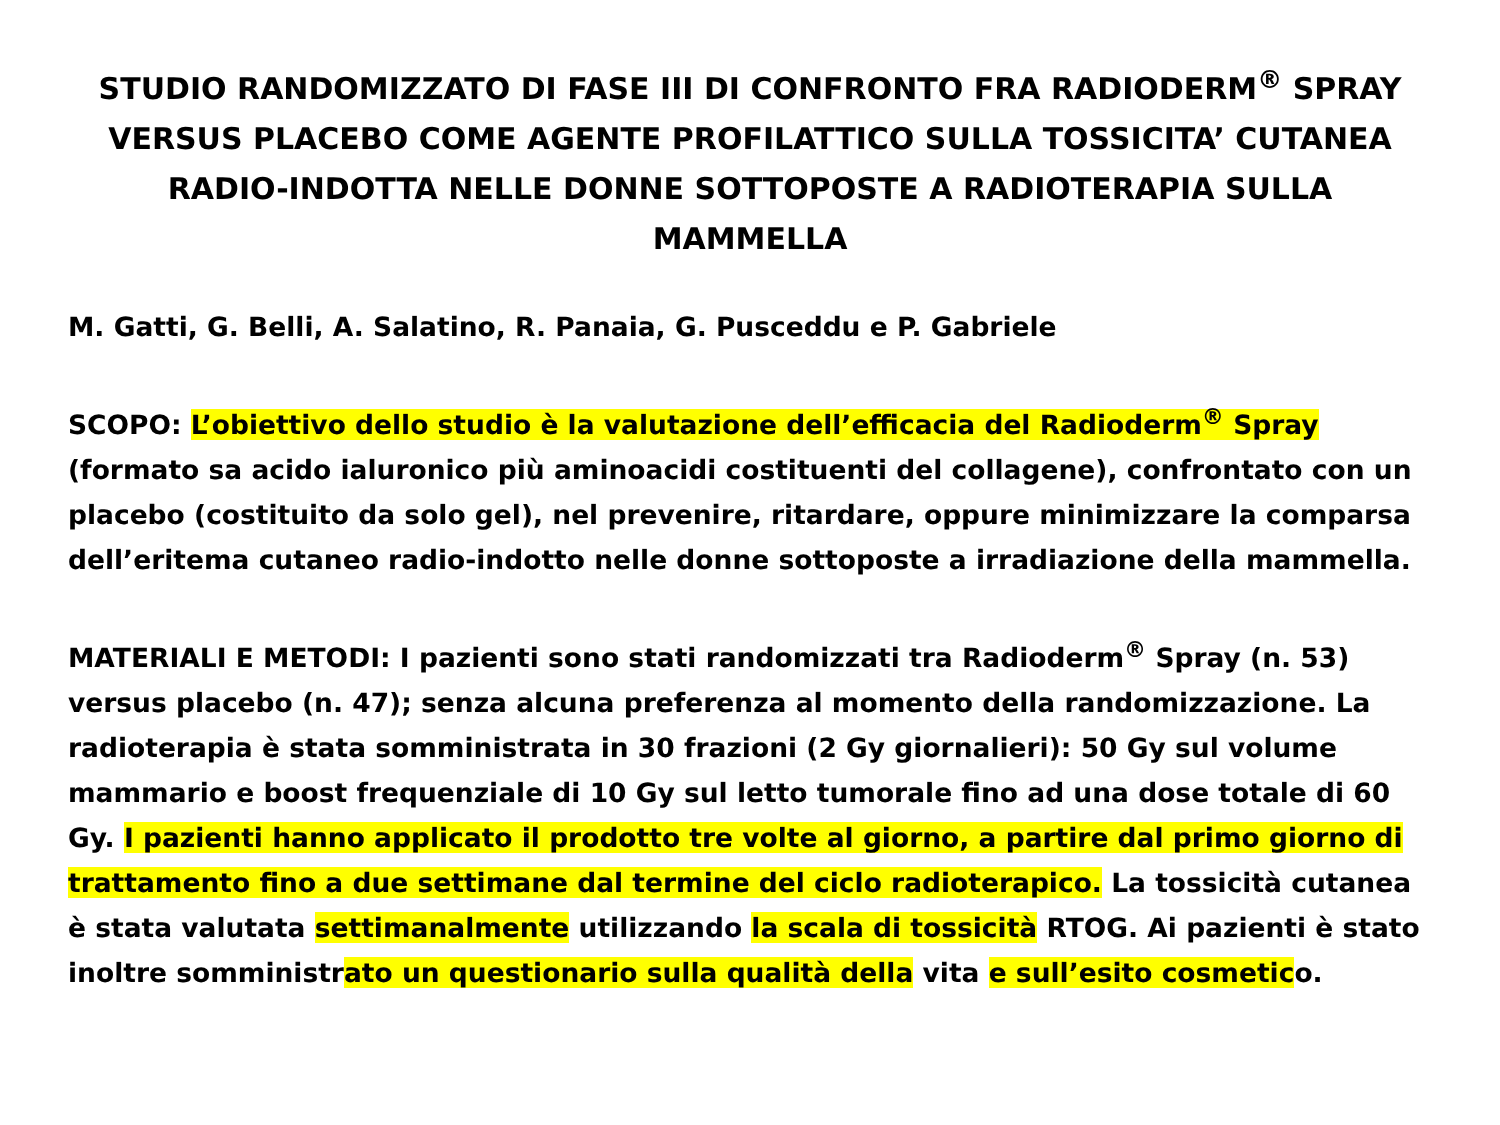STUDIO RANDOMIZZATO DI FASE III DI CONFRONTO FRA RADIODERM<sup>®</sup> SPRAY VERSUS PLACEBO COME AGENTE PROFILATTICO SULLA TOSSICITA’ CUTANEA RADIO-INDOTTA NELLE DONNE SOTTOPOSTE A RADIOTERAPIA SULLA MAMMELLA
M. Gatti, G. Belli, A. Salatino, R. Panaia, G. Pusceddu e P. Gabriele
SCOPO: L’obiettivo dello studio è la valutazione dell’efficacia del Radioderm<sup>®</sup> Spray (formato sa acido ialuronico più aminoacidi costituenti del collagene), confrontato con un placebo (costituito da solo gel), nel prevenire, ritardare, oppure minimizzare la comparsa dell’eritema cutaneo radio-indotto nelle donne sottoposte a irradiazione della mammella.
MATERIALI E METODI: I pazienti sono stati randomizzati tra Radioderm<sup>®</sup> Spray (n. 53) versus placebo (n. 47); senza alcuna preferenza al momento della randomizzazione. La radioterapia è stata somministrata in 30 frazioni (2 Gy giornalieri): 50 Gy sul volume mammario e boost frequenziale di 10 Gy sul letto tumorale fino ad una dose totale di 60 Gy. I pazienti hanno applicato il prodotto tre volte al giorno, a partire dal primo giorno di trattamento fino a due settimane dal termine del ciclo radioterapico. La tossicità cutanea è stata valutata settimanalmente utilizzando la scala di tossicità RTOG. Ai pazienti è stato inoltre somministrato un questionario sulla qualità della vita e sull’esito cosmetico.